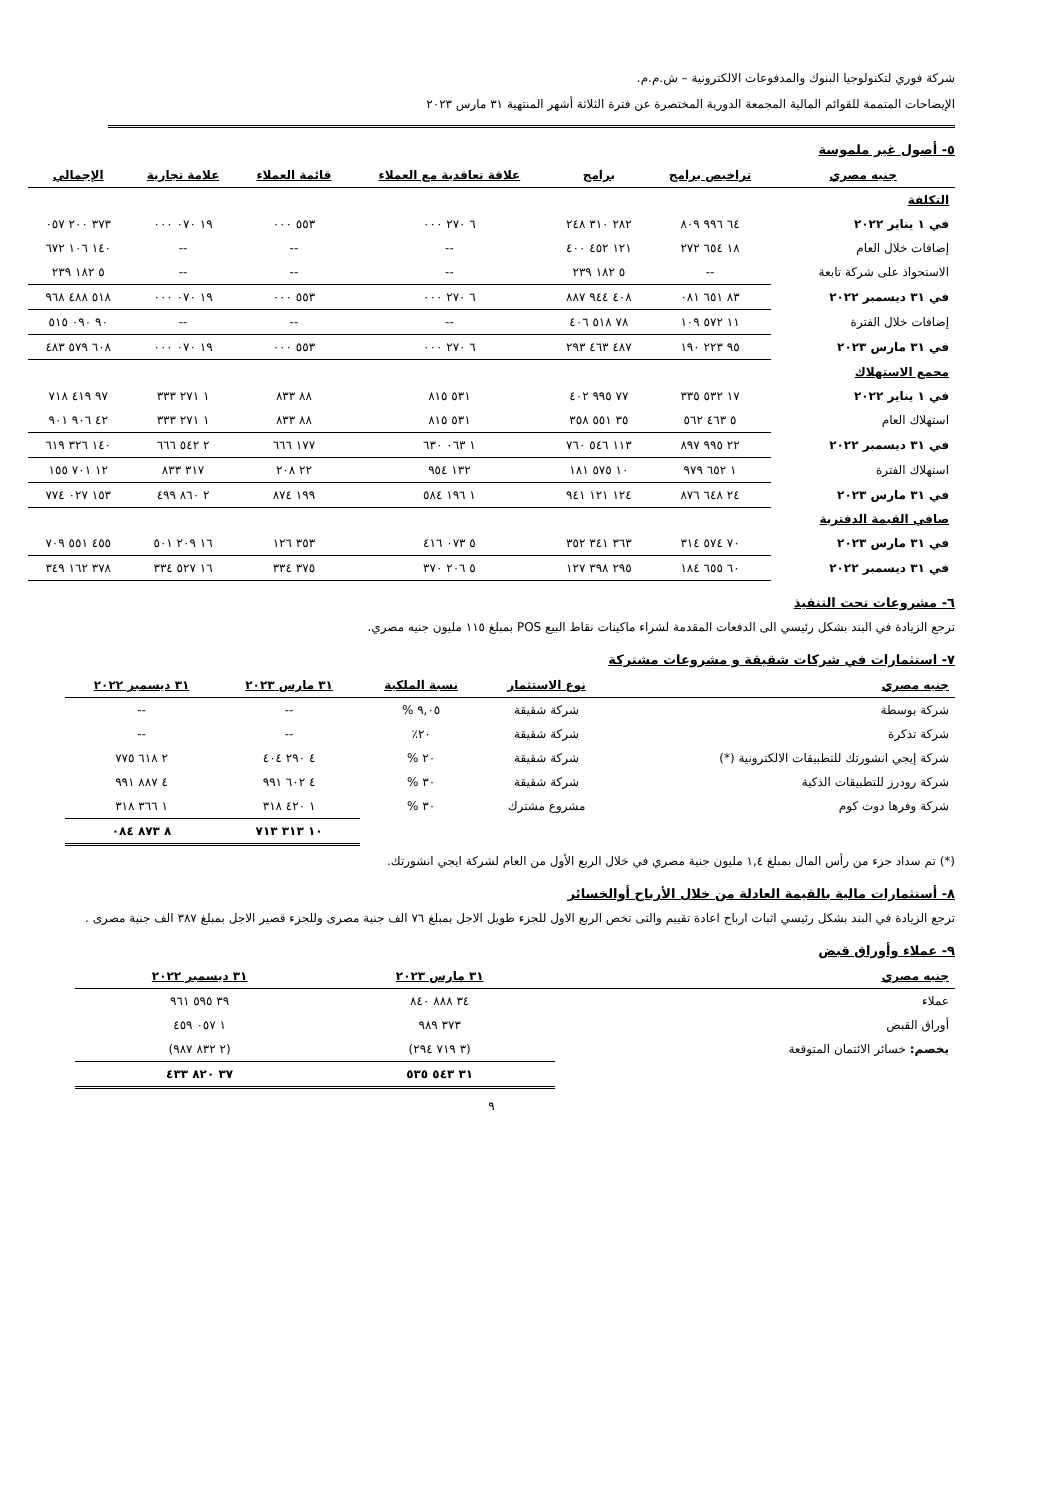شركة فوري لتكنولوجيا البنوك والمدفوعات الالكترونية – ش.م.م.
الإيضاحات المتممة للقوائم المالية المجمعة الدورية المختصرة عن فترة الثلاثة أشهر المنتهية ٣١ مارس ٢٠٢٣
٥- أصول غير ملموسة
| جنيه مصري | تراخيص برامج | برامج | علاقة تعاقدية مع العملاء | قائمة العملاء | علامة تجارية | الإجمالي |
| --- | --- | --- | --- | --- | --- | --- |
| التكلفة | | | | | | |
| في ١ يناير ٢٠٢٢ | ٦٤ ٩٩٦ ٨٠٩ | ٢٨٢ ٣١٠ ٢٤٨ | ٦ ٢٧٠ ٠٠٠ | ٥٥٣ ٠٠٠ | ١٩ ٠٧٠ ٠٠٠ | ٣٧٣ ٢٠٠ ٠٥٧ |
| إضافات خلال العام | ١٨ ٦٥٤ ٢٧٢ | ١٢١ ٤٥٢ ٤٠٠ | -- | -- | -- | ١٤٠ ١٠٦ ٦٧٢ |
| الاستحواذ على شركة تابعة | -- | ٥ ١٨٢ ٢٣٩ | -- | -- | -- | ٥ ١٨٢ ٢٣٩ |
| في ٣١ ديسمبر ٢٠٢٢ | ٨٣ ٦٥١ ٠٨١ | ٤٠٨ ٩٤٤ ٨٨٧ | ٦ ٢٧٠ ٠٠٠ | ٥٥٣ ٠٠٠ | ١٩ ٠٧٠ ٠٠٠ | ٥١٨ ٤٨٨ ٩٦٨ |
| إضافات خلال الفترة | ١١ ٥٧٢ ١٠٩ | ٧٨ ٥١٨ ٤٠٦ | -- | -- | -- | ٩٠ ٠٩٠ ٥١٥ |
| في ٣١ مارس ٢٠٢٣ | ٩٥ ٢٢٣ ١٩٠ | ٤٨٧ ٤٦٣ ٢٩٣ | ٦ ٢٧٠ ٠٠٠ | ٥٥٣ ٠٠٠ | ١٩ ٠٧٠ ٠٠٠ | ٦٠٨ ٥٧٩ ٤٨٣ |
| مجمع الاستهلاك | | | | | | |
| في ١ يناير ٢٠٢٢ | ١٧ ٥٣٢ ٣٣٥ | ٧٧ ٩٩٥ ٤٠٢ | ٥٣١ ٨١٥ | ٨٨ ٨٣٣ | ١ ٢٧١ ٣٣٣ | ٩٧ ٤١٩ ٧١٨ |
| استهلاك العام | ٥ ٤٦٣ ٥٦٢ | ٣٥ ٥٥١ ٣٥٨ | ٥٣١ ٨١٥ | ٨٨ ٨٣٣ | ١ ٢٧١ ٣٣٣ | ٤٢ ٩٠٦ ٩٠١ |
| في ٣١ ديسمبر ٢٠٢٢ | ٢٢ ٩٩٥ ٨٩٧ | ١١٣ ٥٤٦ ٧٦٠ | ١ ٠٦٣ ٦٣٠ | ١٧٧ ٦٦٦ | ٢ ٥٤٢ ٦٦٦ | ١٤٠ ٣٢٦ ٦١٩ |
| استهلاك الفترة | ١ ٦٥٢ ٩٧٩ | ١٠ ٥٧٥ ١٨١ | ١٣٢ ٩٥٤ | ٢٢ ٢٠٨ | ٣١٧ ٨٣٣ | ١٢ ٧٠١ ١٥٥ |
| في ٣١ مارس ٢٠٢٣ | ٢٤ ٦٤٨ ٨٧٦ | ١٢٤ ١٢١ ٩٤١ | ١ ١٩٦ ٥٨٤ | ١٩٩ ٨٧٤ | ٢ ٨٦٠ ٤٩٩ | ١٥٣ ٠٢٧ ٧٧٤ |
| صافي القيمة الدفترية | | | | | | |
| في ٣١ مارس ٢٠٢٣ | ٧٠ ٥٧٤ ٣١٤ | ٣٦٣ ٣٤١ ٣٥٢ | ٥ ٠٧٣ ٤١٦ | ٣٥٣ ١٢٦ | ١٦ ٢٠٩ ٥٠١ | ٤٥٥ ٥٥١ ٧٠٩ |
| في ٣١ ديسمبر ٢٠٢٢ | ٦٠ ٦٥٥ ١٨٤ | ٢٩٥ ٣٩٨ ١٢٧ | ٥ ٢٠٦ ٣٧٠ | ٣٧٥ ٣٣٤ | ١٦ ٥٢٧ ٣٣٤ | ٣٧٨ ١٦٢ ٣٤٩ |
٦- مشروعات تحت التنفيذ
ترجع الزيادة في البند بشكل رئيسي الى الدفعات المقدمة لشراء ماكينات نقاط البيع POS بمبلغ ١١٥ مليون جنيه مصري.
٧- استثمارات في شركات شقيقة و مشروعات مشتركة
| جنيه مصري | نوع الاستثمار | نسبة الملكية | ٣١ مارس ٢٠٢٣ | ٣١ ديسمبر ٢٠٢٢ |
| --- | --- | --- | --- | --- |
| شركة بوسطة | شركة شقيقة | ٩,٠٥ % | -- | -- |
| شركة تذكرة | شركة شقيقة | ٢٠٪ | -- | -- |
| شركة إيجي انشورتك للتطبيقات الالكترونية (*) | شركة شقيقة | ٢٠ % | ٤ ٢٩٠ ٤٠٤ | ٢ ٦١٨ ٧٧٥ |
| شركة رودرز للتطبيقات الذكية | شركة شقيقة | ٣٠ % | ٤ ٦٠٢ ٩٩١ | ٤ ٨٨٧ ٩٩١ |
| شركة وفرها دوت كوم | مشروع مشترك | ٣٠ % | ١ ٤٢٠ ٣١٨ | ١ ٣٦٦ ٣١٨ |
| | | | ١٠ ٣١٣ ٧١٣ | ٨ ٨٧٣ ٠٨٤ |
(*) تم سداد جزء من رأس المال بمبلغ ١,٤ مليون جنية مصري في خلال الربع الأول من العام لشركة ايجي انشورتك.
٨- أستثمارات مالية بالقيمة العادلة من خلال الأرباح أوالخسائر
ترجع الزيادة في البند بشكل رئيسي اثبات ارباح اعادة تقييم والتى تخص الربع الاول للجزء طويل الاجل بمبلغ ٧٦ الف جنية مصرى وللجزء قصير الاجل بمبلغ ٣٨٧ الف جنية مصرى .
٩- عملاء وأوراق قبض
| جنيه مصري | ٣١ مارس ٢٠٢٣ | ٣١ ديسمبر ٢٠٢٢ |
| --- | --- | --- |
| عملاء | ٣٤ ٨٨٨ ٨٤٠ | ٣٩ ٥٩٥ ٩٦١ |
| أوراق القبض | ٣٧٣ ٩٨٩ | ١ ٠٥٧ ٤٥٩ |
| يخصم: خسائر الائتمان المتوقعة | (٣ ٧١٩ ٢٩٤) | (٢ ٨٣٢ ٩٨٧) |
| | ٣١ ٥٤٣ ٥٣٥ | ٣٧ ٨٢٠ ٤٣٣ |
٩